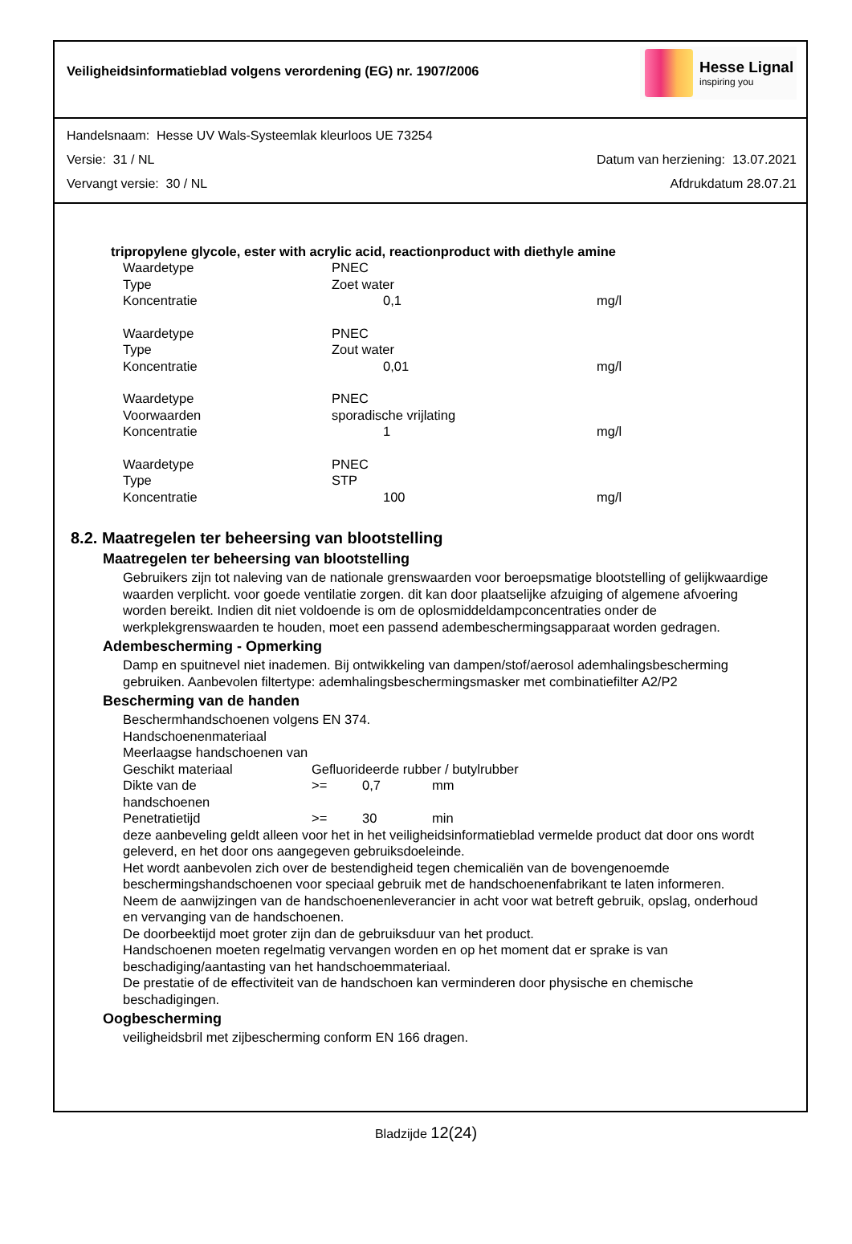Veiligheidsinformatieblad volgens verordening (EG) nr. 1907/2006
Hesse Lignal
inspiring you
Handelsnaam: Hesse UV Wals-Systeemlak kleurloos UE 73254
Versie: 31 / NL Datum van herziening: 13.07.2021
Vervangt versie: 30 / NL Afdrukdatum 28.07.21
tripropylene glycole, ester with acrylic acid, reactionproduct with diethyle amine
| Waardetype | PNEC | |
| Type | Zoet water | |
| Koncentratie | 0,1 | mg/l |
| Waardetype | PNEC | |
| Type | Zout water | |
| Koncentratie | 0,01 | mg/l |
| Waardetype | PNEC | |
| Voorwaarden | sporadische vrijlating | |
| Koncentratie | 1 | mg/l |
| Waardetype | PNEC | |
| Type | STP | |
| Koncentratie | 100 | mg/l |
8.2. Maatregelen ter beheersing van blootstelling
Maatregelen ter beheersing van blootstelling
Gebruikers zijn tot naleving van de nationale grenswaarden voor beroepsmatige blootstelling of gelijkwaardige waarden verplicht. voor goede ventilatie zorgen. dit kan door plaatselijke afzuiging of algemene afvoering worden bereikt. Indien dit niet voldoende is om de oplosmiddeldampconcentraties onder de werkplekgrenswaarden te houden, moet een passend adembeschermingsapparaat worden gedragen.
Adembescherming - Opmerking
Damp en spuitnevel niet inademen. Bij ontwikkeling van dampen/stof/aerosol ademhalingsbescherming gebruiken. Aanbevolen filtertype: ademhalingsbeschermingsmasker met combinatiefilter A2/P2
Bescherming van de handen
Beschermhandschoenen volgens EN 374.
Handschoenenmateriaal
Meerlaagse handschoenen van
| Geschikt materiaal | Gefluorideerde rubber / butylrubber | | |
| Dikte van de handschoenen | >= | 0,7 | mm |
| Penetratietijd | >= | 30 | min |
deze aanbeveling geldt alleen voor het in het veiligheidsinformatieblad vermelde product dat door ons wordt geleverd, en het door ons aangegeven gebruiksdoeleinde.
Het wordt aanbevolen zich over de bestendigheid tegen chemicaliën van de bovengenoemde beschermingshandschoenen voor speciaal gebruik met de handschoenenfabrikant te laten informeren.
Neem de aanwijzingen van de handschoenenleverancier in acht voor wat betreft gebruik, opslag, onderhoud en vervanging van de handschoenen.
De doorbeektijd moet groter zijn dan de gebruiksduur van het product.
Handschoenen moeten regelmatig vervangen worden en op het moment dat er sprake is van beschadiging/aantasting van het handschoemmateriaal.
De prestatie of de effectiviteit van de handschoen kan verminderen door physische en chemische beschadigingen.
Oogbescherming
veiligheidsbril met zijbescherming conform EN 166 dragen.
Bladzijde 12(24)